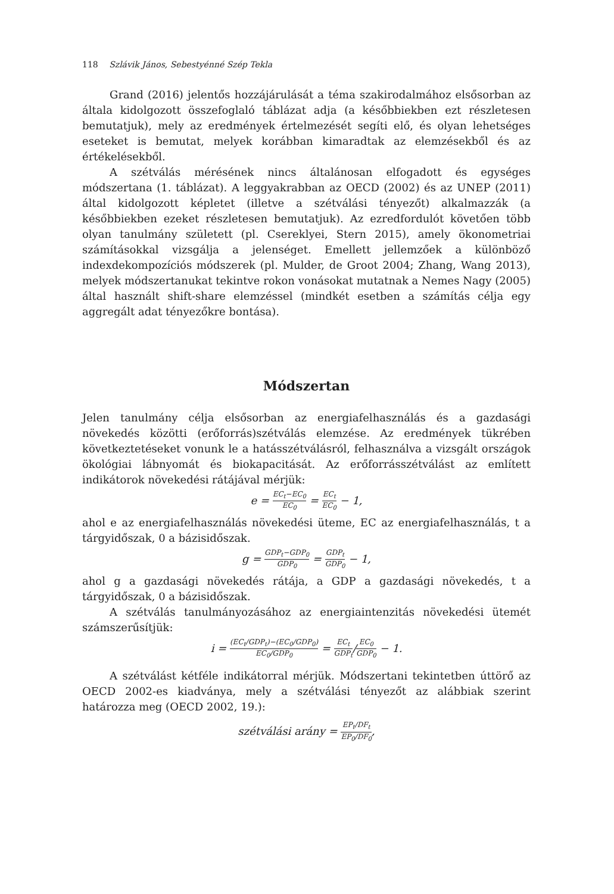118 Szlávik János, Sebestyénné Szép Tekla
Grand (2016) jelentős hozzájárulását a téma szakirodalmához elsősorban az általa kidolgozott összefoglaló táblázat adja (a későbbiekben ezt részletesen bemutatjuk), mely az eredmények értelmezését segíti elő, és olyan lehetséges eseteket is bemutat, melyek korábban kimaradtak az elemzésekből és az értékelésekből.
A szétválás mérésének nincs általánosan elfogadott és egységes módszertana (1. táblázat). A leggyakrabban az OECD (2002) és az UNEP (2011) által kidolgozott képletet (illetve a szétválási tényezőt) alkalmazzák (a későbbiekben ezeket részletesen bemutatjuk). Az ezredfordulót követően több olyan tanulmány született (pl. Csereklyei, Stern 2015), amely ökonometriai számításokkal vizsgálja a jelenséget. Emellett jellemzőek a különböző indexdekompozíciós módszerek (pl. Mulder, de Groot 2004; Zhang, Wang 2013), melyek módszertanukat tekintve rokon vonásokat mutatnak a Nemes Nagy (2005) által használt shift-share elemzéssel (mindkét esetben a számítás célja egy aggregált adat tényezőkre bontása).
Módszertan
Jelen tanulmány célja elsősorban az energiafelhasználás és a gazdasági növekedés közötti (erőforrás)szétválás elemzése. Az eredmények tükrében következtetéseket vonunk le a hatásszétválásról, felhasználva a vizsgált országok ökológiai lábnyomát és biokapacitását. Az erőforrásszétválást az említett indikátorok növekedési rátájával mérjük:
e = EC<sub>t</sub>−EC<sub>0</sub> EC<sub>0</sub> = EC<sub>t</sub> EC<sub>0</sub> − 1,
ahol e az energiafelhasználás növekedési üteme, EC az energiafelhasználás, t a tárgyidőszak, 0 a bázisidőszak.
g = GDP<sub>t</sub>−GDP<sub>0</sub> GDP<sub>0</sub> = GDP<sub>t</sub> GDP<sub>0</sub> − 1,
ahol g a gazdasági növekedés rátája, a GDP a gazdasági növekedés, t a tárgyidőszak, 0 a bázisidőszak.
A szétválás tanulmányozásához az energiaintenzitás növekedési ütemét számszerűsítjük:
i = (EC<sub>t</sub>/GDP<sub>t</sub>)−(EC<sub>0</sub>/GDP<sub>0</sub>) EC<sub>0</sub>/GDP<sub>0</sub> = EC<sub>t</sub> GDP<sub>t</sub>/EC<sub>0</sub> GDP<sub>0</sub> − 1.
A szétválást kétféle indikátorral mérjük. Módszertani tekintetben úttörő az OECD 2002-es kiadványa, mely a szétválási tényezőt az alábbiak szerint határozza meg (OECD 2002, 19.):
szétválási arány = EP<sub>t</sub>/DF<sub>t</sub> EP<sub>0</sub>/DF<sub>0</sub>,